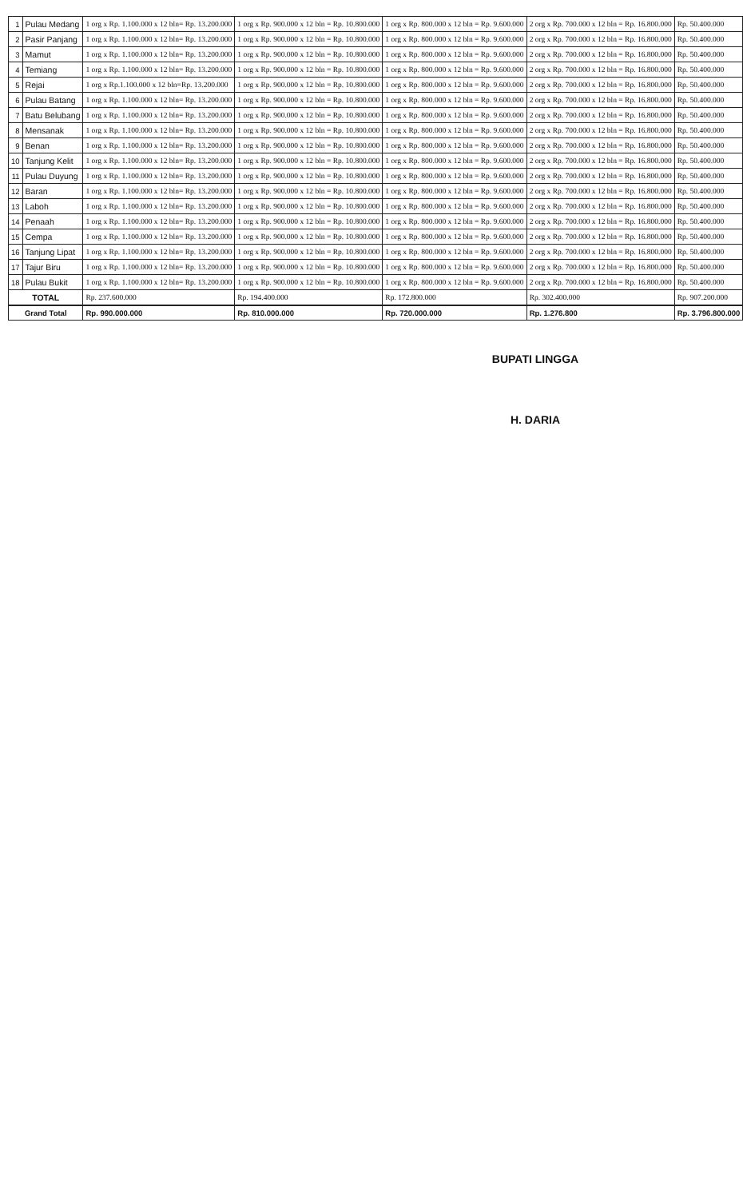| 1 | Pulau Medang | 1 org x Rp. 1.100.000 x 12 bln= Rp. 13.200.000 | 1 org x Rp. 900.000 x 12 bln = Rp. 10.800.000 | 1 org x Rp. 800.000 x 12 bln = Rp. 9.600.000 | 2 org x Rp. 700.000 x 12 bln = Rp. 16.800.000 | Rp. 50.400.000 |
| 2 | Pasir Panjang | 1 org x Rp. 1.100.000 x 12 bln= Rp. 13.200.000 | 1 org x Rp. 900.000 x 12 bln = Rp. 10.800.000 | 1 org x Rp. 800.000 x 12 bln = Rp. 9.600.000 | 2 org x Rp. 700.000 x 12 bln = Rp. 16.800.000 | Rp. 50.400.000 |
| 3 | Mamut | 1 org x Rp. 1.100.000 x 12 bln= Rp. 13.200.000 | 1 org x Rp. 900.000 x 12 bln = Rp. 10.800.000 | 1 org x Rp. 800.000 x 12 bln = Rp. 9.600.000 | 2 org x Rp. 700.000 x 12 bln = Rp. 16.800.000 | Rp. 50.400.000 |
| 4 | Temiang | 1 org x Rp. 1.100.000 x 12 bln= Rp. 13.200.000 | 1 org x Rp. 900.000 x 12 bln = Rp. 10.800.000 | 1 org x Rp. 800.000 x 12 bln = Rp. 9.600.000 | 2 org x Rp. 700.000 x 12 bln = Rp. 16.800.000 | Rp. 50.400.000 |
| 5 | Rejai | 1 org x Rp.1.100.000 x 12 bln=Rp. 13.200.000 | 1 org x Rp. 900.000 x 12 bln = Rp. 10.800.000 | 1 org x Rp. 800.000 x 12 bln = Rp. 9.600.000 | 2 org x Rp. 700.000 x 12 bln = Rp. 16.800.000 | Rp. 50.400.000 |
| 6 | Pulau Batang | 1 org x Rp. 1.100.000 x 12 bln= Rp. 13.200.000 | 1 org x Rp. 900.000 x 12 bln = Rp. 10.800.000 | 1 org x Rp. 800.000 x 12 bln = Rp. 9.600.000 | 2 org x Rp. 700.000 x 12 bln = Rp. 16.800.000 | Rp. 50.400.000 |
| 7 | Batu Belubang | 1 org x Rp. 1.100.000 x 12 bln= Rp. 13.200.000 | 1 org x Rp. 900.000 x 12 bln = Rp. 10.800.000 | 1 org x Rp. 800.000 x 12 bln = Rp. 9.600.000 | 2 org x Rp. 700.000 x 12 bln = Rp. 16.800.000 | Rp. 50.400.000 |
| 8 | Mensanak | 1 org x Rp. 1.100.000 x 12 bln= Rp. 13.200.000 | 1 org x Rp. 900.000 x 12 bln = Rp. 10.800.000 | 1 org x Rp. 800.000 x 12 bln = Rp. 9.600.000 | 2 org x Rp. 700.000 x 12 bln = Rp. 16.800.000 | Rp. 50.400.000 |
| 9 | Benan | 1 org x Rp. 1.100.000 x 12 bln= Rp. 13.200.000 | 1 org x Rp. 900.000 x 12 bln = Rp. 10.800.000 | 1 org x Rp. 800.000 x 12 bln = Rp. 9.600.000 | 2 org x Rp. 700.000 x 12 bln = Rp. 16.800.000 | Rp. 50.400.000 |
| 10 | Tanjung Kelit | 1 org x Rp. 1.100.000 x 12 bln= Rp. 13.200.000 | 1 org x Rp. 900.000 x 12 bln = Rp. 10.800.000 | 1 org x Rp. 800.000 x 12 bln = Rp. 9.600.000 | 2 org x Rp. 700.000 x 12 bln = Rp. 16.800.000 | Rp. 50.400.000 |
| 11 | Pulau Duyung | 1 org x Rp. 1.100.000 x 12 bln= Rp. 13.200.000 | 1 org x Rp. 900.000 x 12 bln = Rp. 10.800.000 | 1 org x Rp. 800.000 x 12 bln = Rp. 9.600.000 | 2 org x Rp. 700.000 x 12 bln = Rp. 16.800.000 | Rp. 50.400.000 |
| 12 | Baran | 1 org x Rp. 1.100.000 x 12 bln= Rp. 13.200.000 | 1 org x Rp. 900.000 x 12 bln = Rp. 10.800.000 | 1 org x Rp. 800.000 x 12 bln = Rp. 9.600.000 | 2 org x Rp. 700.000 x 12 bln = Rp. 16.800.000 | Rp. 50.400.000 |
| 13 | Laboh | 1 org x Rp. 1.100.000 x 12 bln= Rp. 13.200.000 | 1 org x Rp. 900.000 x 12 bln = Rp. 10.800.000 | 1 org x Rp. 800.000 x 12 bln = Rp. 9.600.000 | 2 org x Rp. 700.000 x 12 bln = Rp. 16.800.000 | Rp. 50.400.000 |
| 14 | Penaah | 1 org x Rp. 1.100.000 x 12 bln= Rp. 13.200.000 | 1 org x Rp. 900.000 x 12 bln = Rp. 10.800.000 | 1 org x Rp. 800.000 x 12 bln = Rp. 9.600.000 | 2 org x Rp. 700.000 x 12 bln = Rp. 16.800.000 | Rp. 50.400.000 |
| 15 | Cempa | 1 org x Rp. 1.100.000 x 12 bln= Rp. 13.200.000 | 1 org x Rp. 900.000 x 12 bln = Rp. 10.800.000 | 1 org x Rp. 800.000 x 12 bln = Rp. 9.600.000 | 2 org x Rp. 700.000 x 12 bln = Rp. 16.800.000 | Rp. 50.400.000 |
| 16 | Tanjung Lipat | 1 org x Rp. 1.100.000 x 12 bln= Rp. 13.200.000 | 1 org x Rp. 900.000 x 12 bln = Rp. 10.800.000 | 1 org x Rp. 800.000 x 12 bln = Rp. 9.600.000 | 2 org x Rp. 700.000 x 12 bln = Rp. 16.800.000 | Rp. 50.400.000 |
| 17 | Tajur Biru | 1 org x Rp. 1.100.000 x 12 bln= Rp. 13.200.000 | 1 org x Rp. 900.000 x 12 bln = Rp. 10.800.000 | 1 org x Rp. 800.000 x 12 bln = Rp. 9.600.000 | 2 org x Rp. 700.000 x 12 bln = Rp. 16.800.000 | Rp. 50.400.000 |
| 18 | Pulau Bukit | 1 org x Rp. 1.100.000 x 12 bln= Rp. 13.200.000 | 1 org x Rp. 900.000 x 12 bln = Rp. 10.800.000 | 1 org x Rp. 800.000 x 12 bln = Rp. 9.600.000 | 2 org x Rp. 700.000 x 12 bln = Rp. 16.800.000 | Rp. 50.400.000 |
| TOTAL | | Rp. 237.600.000 | Rp. 194.400.000 | Rp. 172.800.000 | Rp. 302.400.000 | Rp. 907.200.000 |
| Grand Total | | Rp. 990.000.000 | Rp. 810.000.000 | Rp. 720.000.000 | Rp. 1.276.800 | Rp. 3.796.800.000 |
BUPATI LINGGA
H. DARIA